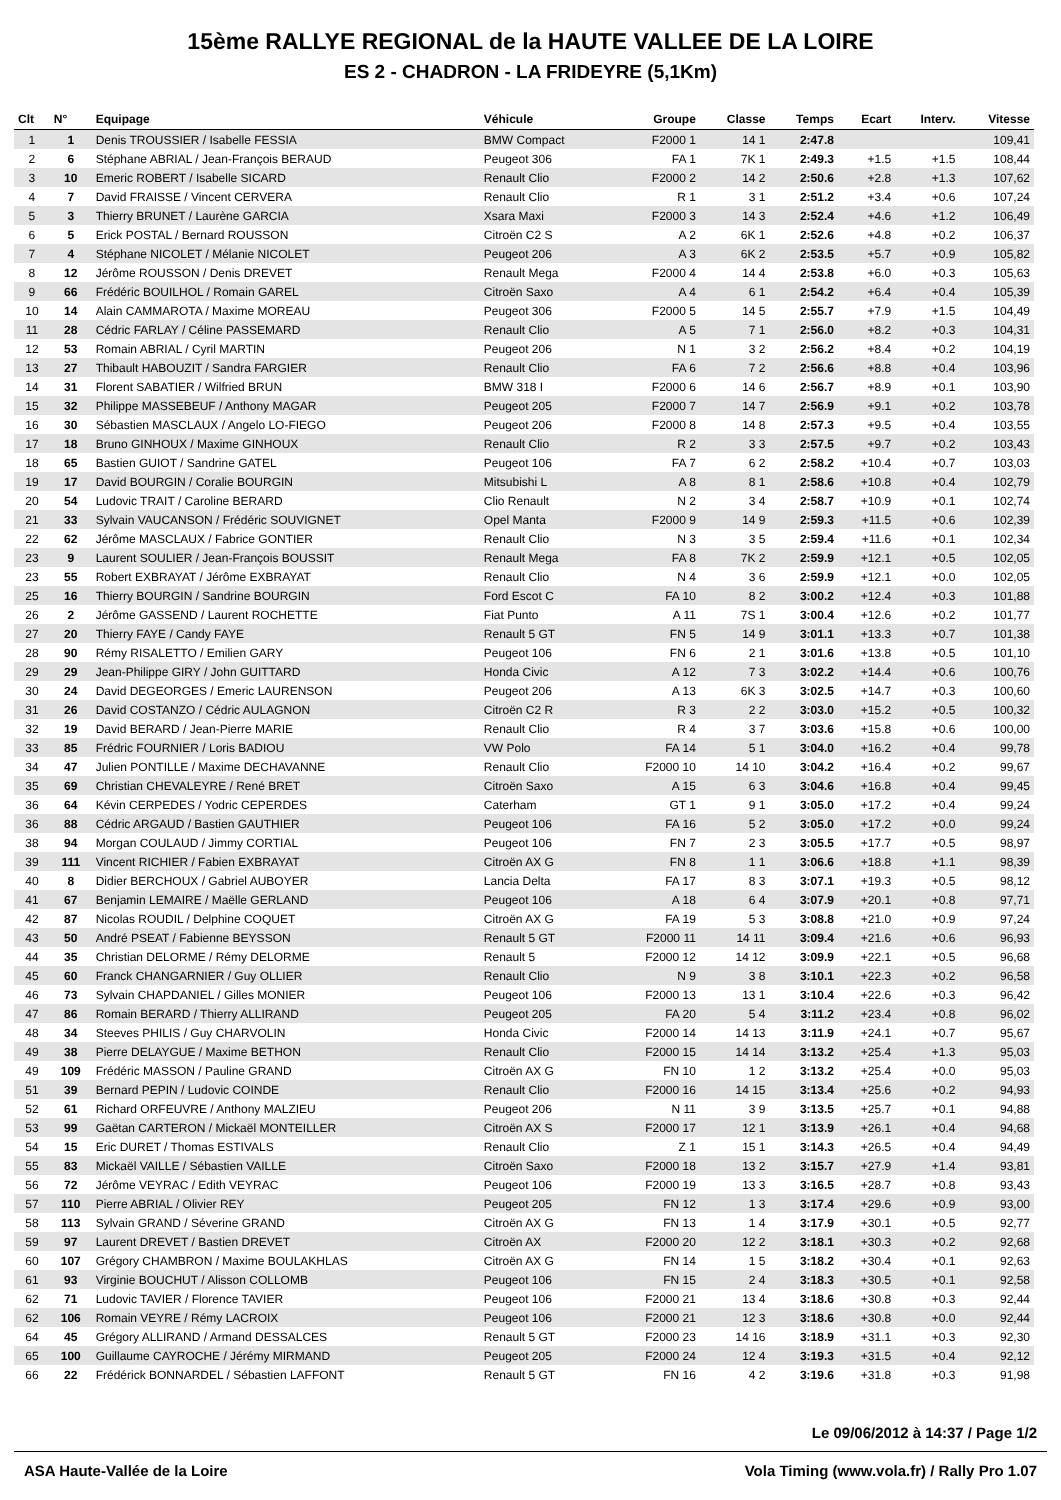15ème RALLYE REGIONAL de la HAUTE VALLEE DE LA LOIRE
ES 2 - CHADRON - LA FRIDEYRE (5,1Km)
| Clt | N° | Equipage | Véhicule | Groupe | Classe | Temps | Ecart | Interv. | Vitesse |
| --- | --- | --- | --- | --- | --- | --- | --- | --- | --- |
| 1 | 1 | Denis TROUSSIER / Isabelle FESSIA | BMW Compact | F2000 1 | 14 1 | 2:47.8 | | | 109,41 |
| 2 | 6 | Stéphane ABRIAL / Jean-François BERAUD | Peugeot 306 | FA 1 | 7K 1 | 2:49.3 | +1.5 | +1.5 | 108,44 |
| 3 | 10 | Emeric ROBERT / Isabelle SICARD | Renault Clio | F2000 2 | 14 2 | 2:50.6 | +2.8 | +1.3 | 107,62 |
| 4 | 7 | David FRAISSE / Vincent CERVERA | Renault Clio | R 1 | 3 1 | 2:51.2 | +3.4 | +0.6 | 107,24 |
| 5 | 3 | Thierry BRUNET / Laurène GARCIA | Xsara Maxi | F2000 3 | 14 3 | 2:52.4 | +4.6 | +1.2 | 106,49 |
| 6 | 5 | Erick POSTAL / Bernard ROUSSON | Citroën C2 S | A 2 | 6K 1 | 2:52.6 | +4.8 | +0.2 | 106,37 |
| 7 | 4 | Stéphane NICOLET / Mélanie NICOLET | Peugeot 206 | A 3 | 6K 2 | 2:53.5 | +5.7 | +0.9 | 105,82 |
| 8 | 12 | Jérôme ROUSSON / Denis DREVET | Renault Mega | F2000 4 | 14 4 | 2:53.8 | +6.0 | +0.3 | 105,63 |
| 9 | 66 | Frédéric BOUILHOL / Romain GAREL | Citroën Saxo | A 4 | 6 1 | 2:54.2 | +6.4 | +0.4 | 105,39 |
| 10 | 14 | Alain CAMMAROTA / Maxime MOREAU | Peugeot 306 | F2000 5 | 14 5 | 2:55.7 | +7.9 | +1.5 | 104,49 |
| 11 | 28 | Cédric FARLAY / Céline PASSEMARD | Renault Clio | A 5 | 7 1 | 2:56.0 | +8.2 | +0.3 | 104,31 |
| 12 | 53 | Romain ABRIAL / Cyril MARTIN | Peugeot 206 | N 1 | 3 2 | 2:56.2 | +8.4 | +0.2 | 104,19 |
| 13 | 27 | Thibault HABOUZIT / Sandra FARGIER | Renault Clio | FA 6 | 7 2 | 2:56.6 | +8.8 | +0.4 | 103,96 |
| 14 | 31 | Florent SABATIER / Wilfried BRUN | BMW 318 I | F2000 6 | 14 6 | 2:56.7 | +8.9 | +0.1 | 103,90 |
| 15 | 32 | Philippe MASSEBEUF / Anthony MAGAR | Peugeot 205 | F2000 7 | 14 7 | 2:56.9 | +9.1 | +0.2 | 103,78 |
| 16 | 30 | Sébastien MASCLAUX / Angelo LO-FIEGO | Peugeot 206 | F2000 8 | 14 8 | 2:57.3 | +9.5 | +0.4 | 103,55 |
| 17 | 18 | Bruno GINHOUX / Maxime GINHOUX | Renault Clio | R 2 | 3 3 | 2:57.5 | +9.7 | +0.2 | 103,43 |
| 18 | 65 | Bastien GUIOT / Sandrine GATEL | Peugeot 106 | FA 7 | 6 2 | 2:58.2 | +10.4 | +0.7 | 103,03 |
| 19 | 17 | David BOURGIN / Coralie BOURGIN | Mitsubishi L | A 8 | 8 1 | 2:58.6 | +10.8 | +0.4 | 102,79 |
| 20 | 54 | Ludovic TRAIT / Caroline BERARD | Clio Renault | N 2 | 3 4 | 2:58.7 | +10.9 | +0.1 | 102,74 |
| 21 | 33 | Sylvain VAUCANSON / Frédéric SOUVIGNET | Opel Manta | F2000 9 | 14 9 | 2:59.3 | +11.5 | +0.6 | 102,39 |
| 22 | 62 | Jérôme MASCLAUX / Fabrice GONTIER | Renault Clio | N 3 | 3 5 | 2:59.4 | +11.6 | +0.1 | 102,34 |
| 23 | 9 | Laurent SOULIER / Jean-François BOUSSIT | Renault Mega | FA 8 | 7K 2 | 2:59.9 | +12.1 | +0.5 | 102,05 |
| 23 | 55 | Robert EXBRAYAT / Jérôme EXBRAYAT | Renault Clio | N 4 | 3 6 | 2:59.9 | +12.1 | +0.0 | 102,05 |
| 25 | 16 | Thierry BOURGIN / Sandrine BOURGIN | Ford Escot C | FA 10 | 8 2 | 3:00.2 | +12.4 | +0.3 | 101,88 |
| 26 | 2 | Jérôme GASSEND / Laurent ROCHETTE | Fiat Punto | A 11 | 7S 1 | 3:00.4 | +12.6 | +0.2 | 101,77 |
| 27 | 20 | Thierry FAYE / Candy FAYE | Renault 5 GT | FN 5 | 14 9 | 3:01.1 | +13.3 | +0.7 | 101,38 |
| 28 | 90 | Rémy RISALETTO / Emilien GARY | Peugeot 106 | FN 6 | 2 1 | 3:01.6 | +13.8 | +0.5 | 101,10 |
| 29 | 29 | Jean-Philippe GIRY / John GUITTARD | Honda Civic | A 12 | 7 3 | 3:02.2 | +14.4 | +0.6 | 100,76 |
| 30 | 24 | David DEGEORGES / Emeric LAURENSON | Peugeot 206 | A 13 | 6K 3 | 3:02.5 | +14.7 | +0.3 | 100,60 |
| 31 | 26 | David COSTANZO / Cédric AULAGNON | Citroën C2 R | R 3 | 2 2 | 3:03.0 | +15.2 | +0.5 | 100,32 |
| 32 | 19 | David BERARD / Jean-Pierre MARIE | Renault Clio | R 4 | 3 7 | 3:03.6 | +15.8 | +0.6 | 100,00 |
| 33 | 85 | Frédric FOURNIER / Loris BADIOU | VW Polo | FA 14 | 5 1 | 3:04.0 | +16.2 | +0.4 | 99,78 |
| 34 | 47 | Julien PONTILLE / Maxime DECHAVANNE | Renault Clio | F2000 10 | 14 10 | 3:04.2 | +16.4 | +0.2 | 99,67 |
| 35 | 69 | Christian CHEVALEYRE / René BRET | Citroën Saxo | A 15 | 6 3 | 3:04.6 | +16.8 | +0.4 | 99,45 |
| 36 | 64 | Kévin CERPEDES / Yodric CEPERDES | Caterham | GT 1 | 9 1 | 3:05.0 | +17.2 | +0.4 | 99,24 |
| 36 | 88 | Cédric ARGAUD / Bastien GAUTHIER | Peugeot 106 | FA 16 | 5 2 | 3:05.0 | +17.2 | +0.0 | 99,24 |
| 38 | 94 | Morgan COULAUD / Jimmy CORTIAL | Peugeot 106 | FN 7 | 2 3 | 3:05.5 | +17.7 | +0.5 | 98,97 |
| 39 | 111 | Vincent RICHIER / Fabien EXBRAYAT | Citroën AX G | FN 8 | 1 1 | 3:06.6 | +18.8 | +1.1 | 98,39 |
| 40 | 8 | Didier BERCHOUX / Gabriel AUBOYER | Lancia Delta | FA 17 | 8 3 | 3:07.1 | +19.3 | +0.5 | 98,12 |
| 41 | 67 | Benjamin LEMAIRE / Maëlle GERLAND | Peugeot 106 | A 18 | 6 4 | 3:07.9 | +20.1 | +0.8 | 97,71 |
| 42 | 87 | Nicolas ROUDIL / Delphine COQUET | Citroën AX G | FA 19 | 5 3 | 3:08.8 | +21.0 | +0.9 | 97,24 |
| 43 | 50 | André PSEAT / Fabienne BEYSSON | Renault 5 GT | F2000 11 | 14 11 | 3:09.4 | +21.6 | +0.6 | 96,93 |
| 44 | 35 | Christian DELORME / Rémy DELORME | Renault 5 | F2000 12 | 14 12 | 3:09.9 | +22.1 | +0.5 | 96,68 |
| 45 | 60 | Franck CHANGARNIER / Guy OLLIER | Renault Clio | N 9 | 3 8 | 3:10.1 | +22.3 | +0.2 | 96,58 |
| 46 | 73 | Sylvain CHAPDANIEL / Gilles MONIER | Peugeot 106 | F2000 13 | 13 1 | 3:10.4 | +22.6 | +0.3 | 96,42 |
| 47 | 86 | Romain BERARD / Thierry ALLIRAND | Peugeot 205 | FA 20 | 5 4 | 3:11.2 | +23.4 | +0.8 | 96,02 |
| 48 | 34 | Steeves PHILIS / Guy CHARVOLIN | Honda Civic | F2000 14 | 14 13 | 3:11.9 | +24.1 | +0.7 | 95,67 |
| 49 | 38 | Pierre DELAYGUE / Maxime BETHON | Renault Clio | F2000 15 | 14 14 | 3:13.2 | +25.4 | +1.3 | 95,03 |
| 49 | 109 | Frédéric MASSON / Pauline GRAND | Citroën AX G | FN 10 | 1 2 | 3:13.2 | +25.4 | +0.0 | 95,03 |
| 51 | 39 | Bernard PEPIN / Ludovic COINDE | Renault Clio | F2000 16 | 14 15 | 3:13.4 | +25.6 | +0.2 | 94,93 |
| 52 | 61 | Richard ORFEUVRE / Anthony MALZIEU | Peugeot 206 | N 11 | 3 9 | 3:13.5 | +25.7 | +0.1 | 94,88 |
| 53 | 99 | Gaëtan CARTERON / Mickaël MONTEILLER | Citroën AX S | F2000 17 | 12 1 | 3:13.9 | +26.1 | +0.4 | 94,68 |
| 54 | 15 | Eric DURET / Thomas ESTIVALS | Renault Clio | Z 1 | 15 1 | 3:14.3 | +26.5 | +0.4 | 94,49 |
| 55 | 83 | Mickaël VAILLE / Sébastien VAILLE | Citroën Saxo | F2000 18 | 13 2 | 3:15.7 | +27.9 | +1.4 | 93,81 |
| 56 | 72 | Jérôme VEYRAC / Edith VEYRAC | Peugeot 106 | F2000 19 | 13 3 | 3:16.5 | +28.7 | +0.8 | 93,43 |
| 57 | 110 | Pierre ABRIAL / Olivier REY | Peugeot 205 | FN 12 | 1 3 | 3:17.4 | +29.6 | +0.9 | 93,00 |
| 58 | 113 | Sylvain GRAND / Séverine GRAND | Citroën AX G | FN 13 | 1 4 | 3:17.9 | +30.1 | +0.5 | 92,77 |
| 59 | 97 | Laurent DREVET / Bastien DREVET | Citroën AX | F2000 20 | 12 2 | 3:18.1 | +30.3 | +0.2 | 92,68 |
| 60 | 107 | Grégory CHAMBRON / Maxime BOULAKHLAS | Citroën AX G | FN 14 | 1 5 | 3:18.2 | +30.4 | +0.1 | 92,63 |
| 61 | 93 | Virginie BOUCHUT / Alisson COLLOMB | Peugeot 106 | FN 15 | 2 4 | 3:18.3 | +30.5 | +0.1 | 92,58 |
| 62 | 71 | Ludovic TAVIER / Florence TAVIER | Peugeot 106 | F2000 21 | 13 4 | 3:18.6 | +30.8 | +0.3 | 92,44 |
| 62 | 106 | Romain VEYRE / Rémy LACROIX | Peugeot 106 | F2000 21 | 12 3 | 3:18.6 | +30.8 | +0.0 | 92,44 |
| 64 | 45 | Grégory ALLIRAND / Armand DESSALCES | Renault 5 GT | F2000 23 | 14 16 | 3:18.9 | +31.1 | +0.3 | 92,30 |
| 65 | 100 | Guillaume CAYROCHE / Jérémy MIRMAND | Peugeot 205 | F2000 24 | 12 4 | 3:19.3 | +31.5 | +0.4 | 92,12 |
| 66 | 22 | Frédérick BONNARDEL / Sébastien LAFFONT | Renault 5 GT | FN 16 | 4 2 | 3:19.6 | +31.8 | +0.3 | 91,98 |
Le 09/06/2012 à 14:37 / Page 1/2
ASA Haute-Vallée de la Loire Vola Timing (www.vola.fr) / Rally Pro 1.07